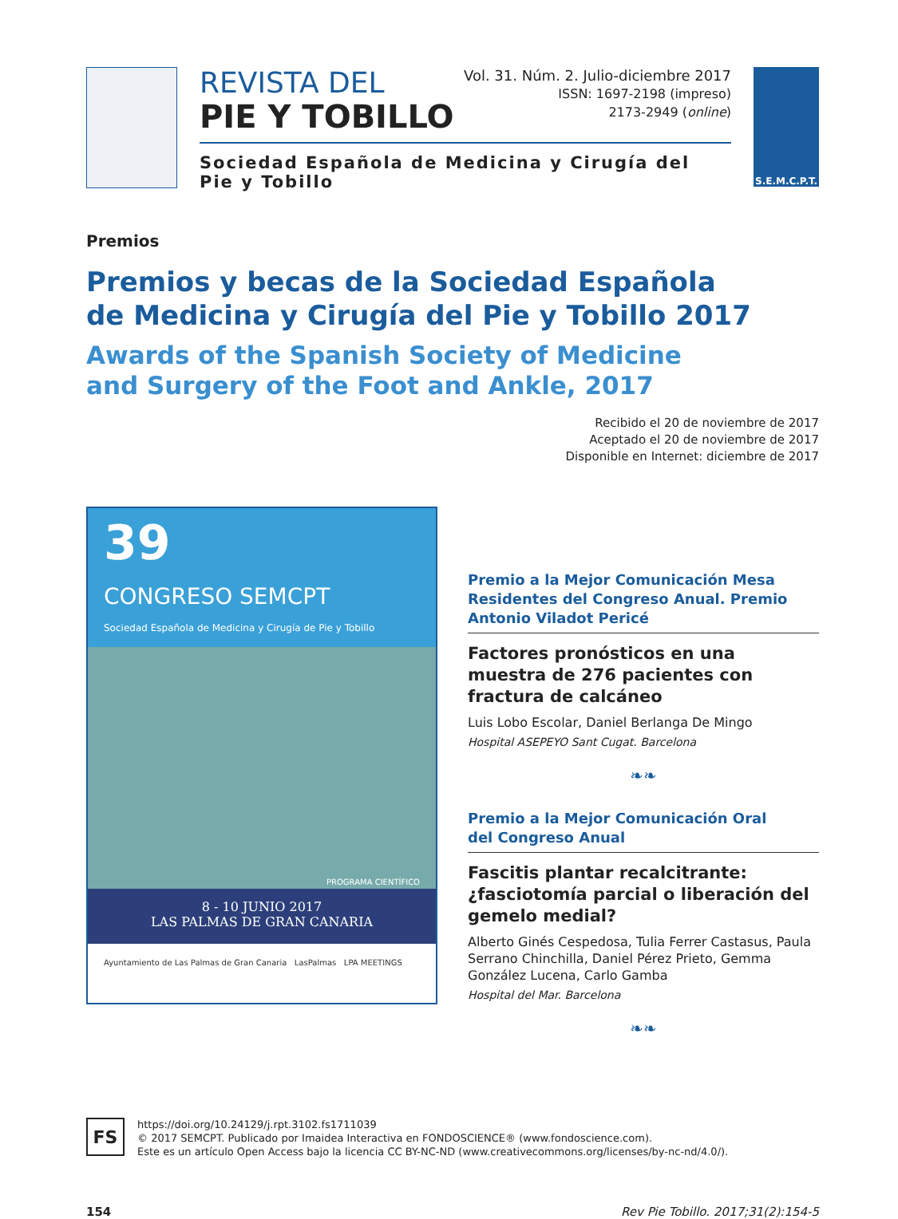REVISTA DEL
PIE Y TOBILLO
Vol. 31. Núm. 2. Julio-diciembre 2017
ISSN: 1697-2198 (impreso)
2173-2949 (online)
Sociedad Española de Medicina y Cirugía del Pie y Tobillo
S.E.M.C.P.T.
Premios
Premios y becas de la Sociedad Española
de Medicina y Cirugía del Pie y Tobillo 2017
Awards of the Spanish Society of Medicine
and Surgery of the Foot and Ankle, 2017
Recibido el 20 de noviembre de 2017
Aceptado el 20 de noviembre de 2017
Disponible en Internet: diciembre de 2017
39
CONGRESO SEMCPT
Sociedad Española de Medicina y Cirugía de Pie y Tobillo
PROGRAMA CIENTÍFICO
8 - 10 JUNIO 2017
LAS PALMAS DE GRAN CANARIA
Ayuntamiento de Las Palmas de Gran Canaria LasPalmas LPA MEETINGS
Premio a la Mejor Comunicación Mesa Residentes del Congreso Anual. Premio Antonio Viladot Pericé
Factores pronósticos en una muestra de 276 pacientes con fractura de calcáneo
Luis Lobo Escolar, Daniel Berlanga De Mingo
Hospital ASEPEYO Sant Cugat. Barcelona
❧❧
Premio a la Mejor Comunicación Oral
del Congreso Anual
Fascitis plantar recalcitrante: ¿fasciotomía parcial o liberación del gemelo medial?
Alberto Ginés Cespedosa, Tulia Ferrer Castasus, Paula Serrano Chinchilla, Daniel Pérez Prieto, Gemma González Lucena, Carlo Gamba
Hospital del Mar. Barcelona
❧❧
FS
https://doi.org/10.24129/j.rpt.3102.fs1711039
© 2017 SEMCPT. Publicado por Imaidea Interactiva en FONDOSCIENCE® (www.fondoscience.com).
Este es un artículo Open Access bajo la licencia CC BY-NC-ND (www.creativecommons.org/licenses/by-nc-nd/4.0/).
154 Rev Pie Tobillo. 2017;31(2):154-5